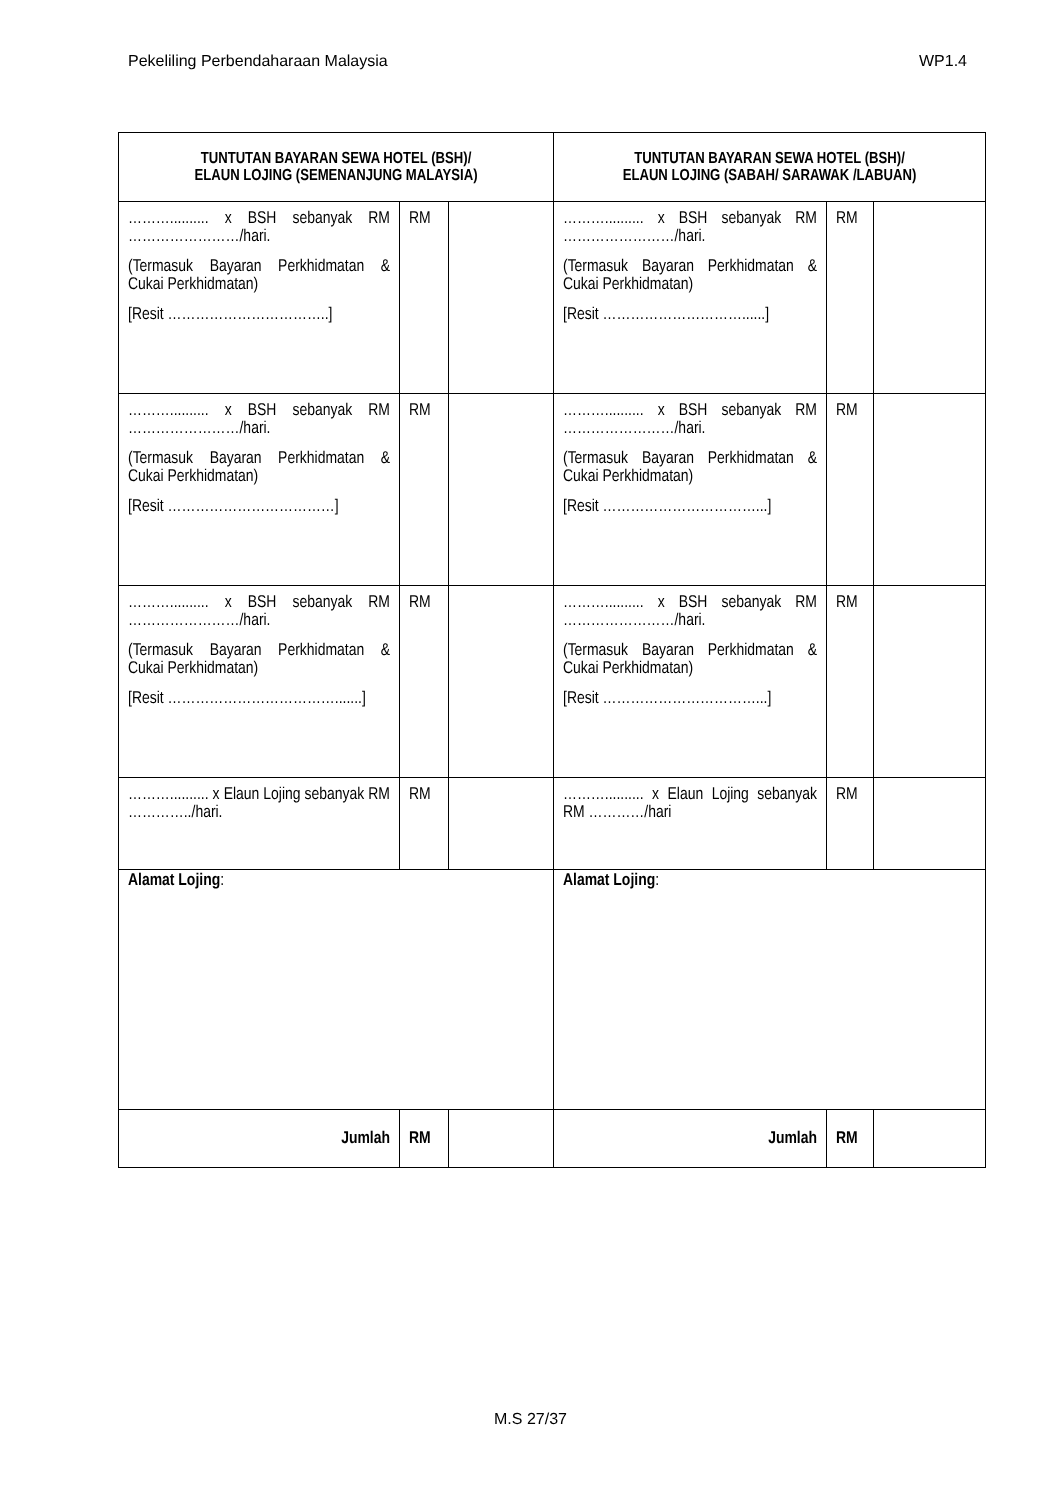Pekeliling Perbendaharaan Malaysia WP1.4
| TUNTUTAN BAYARAN SEWA HOTEL (BSH)/ ELAUN LOJING (SEMENANJUNG MALAYSIA) | | | TUNTUTAN BAYARAN SEWA HOTEL (BSH)/ ELAUN LOJING (SABAH/ SARAWAK /LABUAN) | | |
| --- | --- | --- | --- | --- | --- |
| ……….......... x BSH sebanyak RM ……………………/hari. (Termasuk Bayaran Perkhidmatan & Cukai Perkhidmatan) [Resit ……………………………..] | RM | | ……….......... x BSH sebanyak RM ……………………/hari. (Termasuk Bayaran Perkhidmatan & Cukai Perkhidmatan) [Resit …………………………......] | RM | |
| ……….......... x BSH sebanyak RM ……………………/hari. (Termasuk Bayaran Perkhidmatan & Cukai Perkhidmatan) [Resit ………………………………] | RM | | ……….......... x BSH sebanyak RM ……………………/hari. (Termasuk Bayaran Perkhidmatan & Cukai Perkhidmatan) [Resit ……………………………...] | RM | |
| ……….......... x BSH sebanyak RM ……………………/hari. (Termasuk Bayaran Perkhidmatan & Cukai Perkhidmatan) [Resit ……………………………….......] | RM | | ……….......... x BSH sebanyak RM ……………………/hari. (Termasuk Bayaran Perkhidmatan & Cukai Perkhidmatan) [Resit ……………………………...] | RM | |
| ……….......... x Elaun Lojing sebanyak RM …………../hari. | RM | | ……….......... x Elaun Lojing sebanyak RM …………/hari | RM | |
| Alamat Lojing : | | | Alamat Lojing : | | |
| Jumlah | RM | | Jumlah | RM | |
M.S 27/37